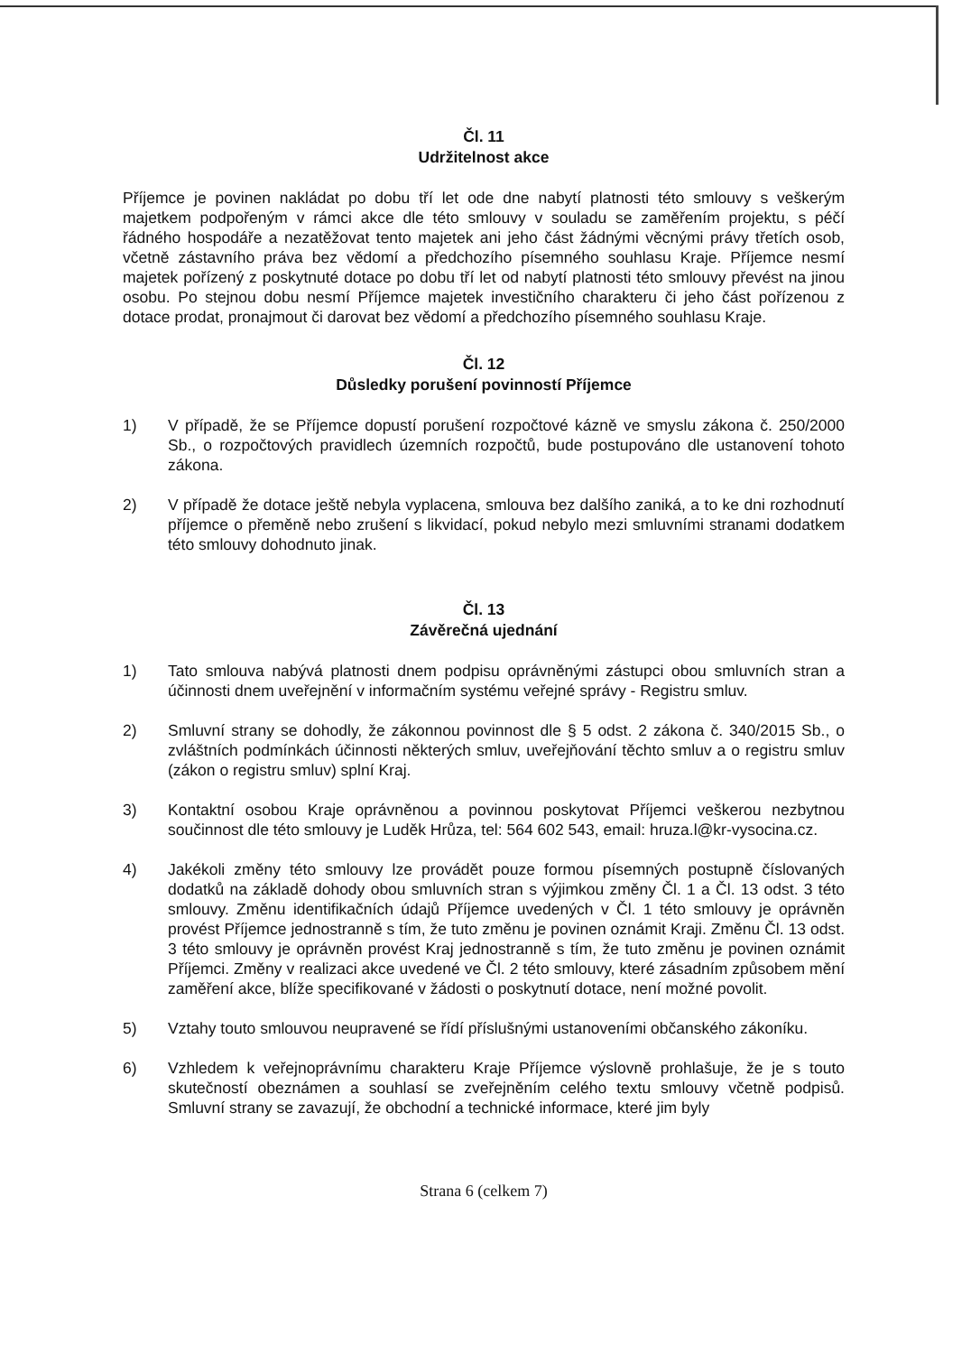Čl. 11
Udržitelnost akce
Příjemce je povinen nakládat po dobu tří let ode dne nabytí platnosti této smlouvy s veškerým majetkem podpořeným v rámci akce dle této smlouvy v souladu se zaměřením projektu, s péčí řádného hospodáře a nezatěžovat tento majetek ani jeho část žádnými věcnými právy třetích osob, včetně zástavního práva bez vědomí a předchozího písemného souhlasu Kraje. Příjemce nesmí majetek pořízený z poskytnuté dotace po dobu tří let od nabytí platnosti této smlouvy převést na jinou osobu. Po stejnou dobu nesmí Příjemce majetek investičního charakteru či jeho část pořízenou z dotace prodat, pronajmout či darovat bez vědomí a předchozího písemného souhlasu Kraje.
Čl. 12
Důsledky porušení povinností Příjemce
1) V případě, že se Příjemce dopustí porušení rozpočtové kázně ve smyslu zákona č. 250/2000 Sb., o rozpočtových pravidlech územních rozpočtů, bude postupováno dle ustanovení tohoto zákona.
2) V případě že dotace ještě nebyla vyplacena, smlouva bez dalšího zaniká, a to ke dni rozhodnutí příjemce o přeměně nebo zrušení s likvidací, pokud nebylo mezi smluvními stranami dodatkem této smlouvy dohodnuto jinak.
Čl. 13
Závěrečná ujednání
1) Tato smlouva nabývá platnosti dnem podpisu oprávněnými zástupci obou smluvních stran a účinnosti dnem uveřejnění v informačním systému veřejné správy - Registru smluv.
2) Smluvní strany se dohodly, že zákonnou povinnost dle § 5 odst. 2 zákona č. 340/2015 Sb., o zvláštních podmínkách účinnosti některých smluv, uveřejňování těchto smluv a o registru smluv (zákon o registru smluv) splní Kraj.
3) Kontaktní osobou Kraje oprávněnou a povinnou poskytovat Příjemci veškerou nezbytnou součinnost dle této smlouvy je Luděk Hrůza, tel: 564 602 543, email: hruza.l@kr-vysocina.cz.
4) Jakékoli změny této smlouvy lze provádět pouze formou písemných postupně číslovaných dodatků na základě dohody obou smluvních stran s výjimkou změny Čl. 1 a Čl. 13 odst. 3 této smlouvy. Změnu identifikačních údajů Příjemce uvedených v Čl. 1 této smlouvy je oprávněn provést Příjemce jednostranně s tím, že tuto změnu je povinen oznámit Kraji. Změnu Čl. 13 odst. 3 této smlouvy je oprávněn provést Kraj jednostranně s tím, že tuto změnu je povinen oznámit Příjemci. Změny v realizaci akce uvedené ve Čl. 2 této smlouvy, které zásadním způsobem mění zaměření akce, blíže specifikované v žádosti o poskytnutí dotace, není možné povolit.
5) Vztahy touto smlouvou neupravené se řídí příslušnými ustanoveními občanského zákoníku.
6) Vzhledem k veřejnoprávnímu charakteru Kraje Příjemce výslovně prohlašuje, že je s touto skutečností obeznámen a souhlasí se zveřejněním celého textu smlouvy včetně podpisů. Smluvní strany se zavazují, že obchodní a technické informace, které jim byly
Strana 6 (celkem 7)